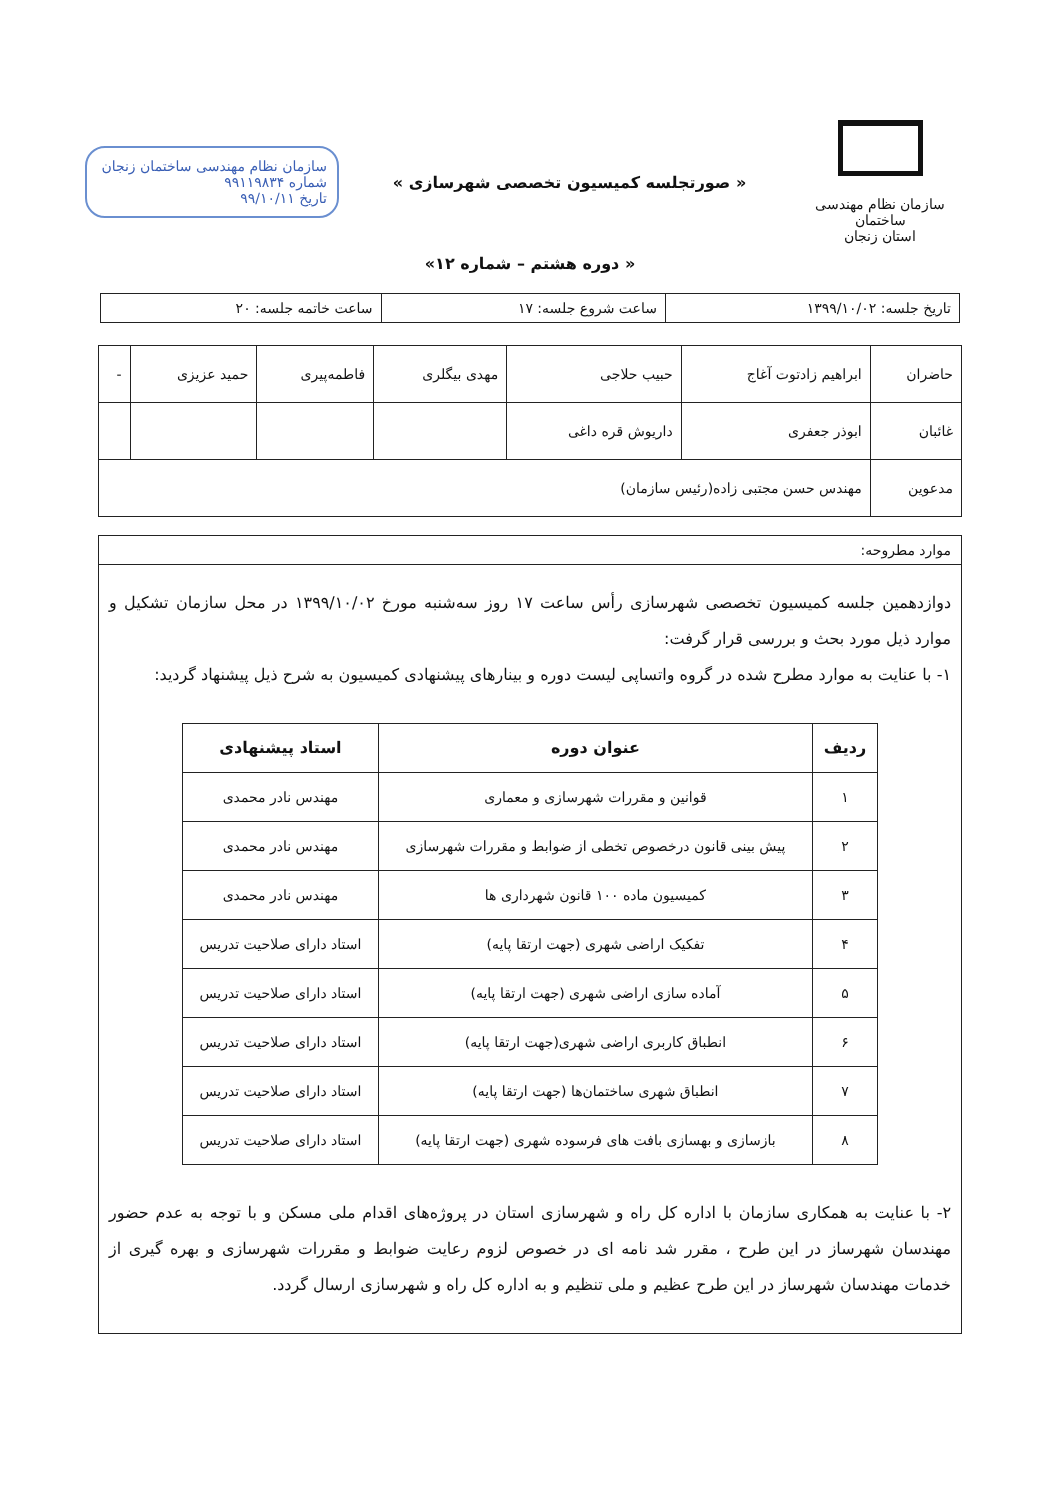سازمان نظام مهندسی ساختمان
استان زنجان
« صورتجلسه کمیسیون تخصصی شهرسازی »
سازمان نظام مهندسی ساختمان زنجان
شماره ۹۹۱۱۹۸۳۴
تاریخ ۹۹/۱۰/۱۱
« دوره هشتم – شماره ۱۲»
| تاریخ جلسه: ۱۳۹۹/۱۰/۰۲ | ساعت شروع جلسه: ۱۷ | ساعت خاتمه جلسه: ۲۰ |
| حاضران | ابراهیم زادتوت آغاج | حبیب حلاجی | مهدی بیگلری | فاطمه‌پیری | حمید عزیزی | - |
| غائبان | ابوذر جعفری | داریوش قره داغی | | | | |
| مدعوین | مهندس حسن مجتبی زاده(رئیس سازمان) | | | | | |
موارد مطروحه:
دوازدهمین جلسه کمیسیون تخصصی شهرسازی رأس ساعت ۱۷ روز سه‌شنبه مورخ ۱۳۹۹/۱۰/۰۲ در محل سازمان تشکیل و موارد ذیل مورد بحث و بررسی قرار گرفت:
۱- با عنایت به موارد مطرح شده در گروه واتساپی لیست دوره و بینارهای پیشنهادی کمیسیون به شرح ذیل پیشنهاد گردید:
| ردیف | عنوان دوره | استاد پیشنهادی |
| --- | --- | --- |
| ۱ | قوانین و مقررات شهرسازی و معماری | مهندس نادر محمدی |
| ۲ | پیش بینی قانون درخصوص تخطی از ضوابط و مقررات شهرسازی | مهندس نادر محمدی |
| ۳ | کمیسیون ماده ۱۰۰ قانون شهرداری ها | مهندس نادر محمدی |
| ۴ | تفکیک اراضی شهری (جهت ارتقا پایه) | استاد دارای صلاحیت تدریس |
| ۵ | آماده سازی اراضی شهری (جهت ارتقا پایه) | استاد دارای صلاحیت تدریس |
| ۶ | انطباق کاربری اراضی شهری(جهت ارتقا پایه) | استاد دارای صلاحیت تدریس |
| ۷ | انطباق شهری ساختمان‌ها (جهت ارتقا پایه) | استاد دارای صلاحیت تدریس |
| ۸ | بازسازی و بهسازی بافت های فرسوده شهری (جهت ارتقا پایه) | استاد دارای صلاحیت تدریس |
۲- با عنایت به همکاری سازمان با اداره کل راه و شهرسازی استان در پروژه‌های اقدام ملی مسکن و با توجه به عدم حضور مهندسان شهرساز در این طرح ، مقرر شد نامه ای در خصوص لزوم رعایت ضوابط و مقررات شهرسازی و بهره گیری از خدمات مهندسان شهرساز در این طرح عظیم و ملی تنظیم و به اداره کل راه و شهرسازی ارسال گردد.